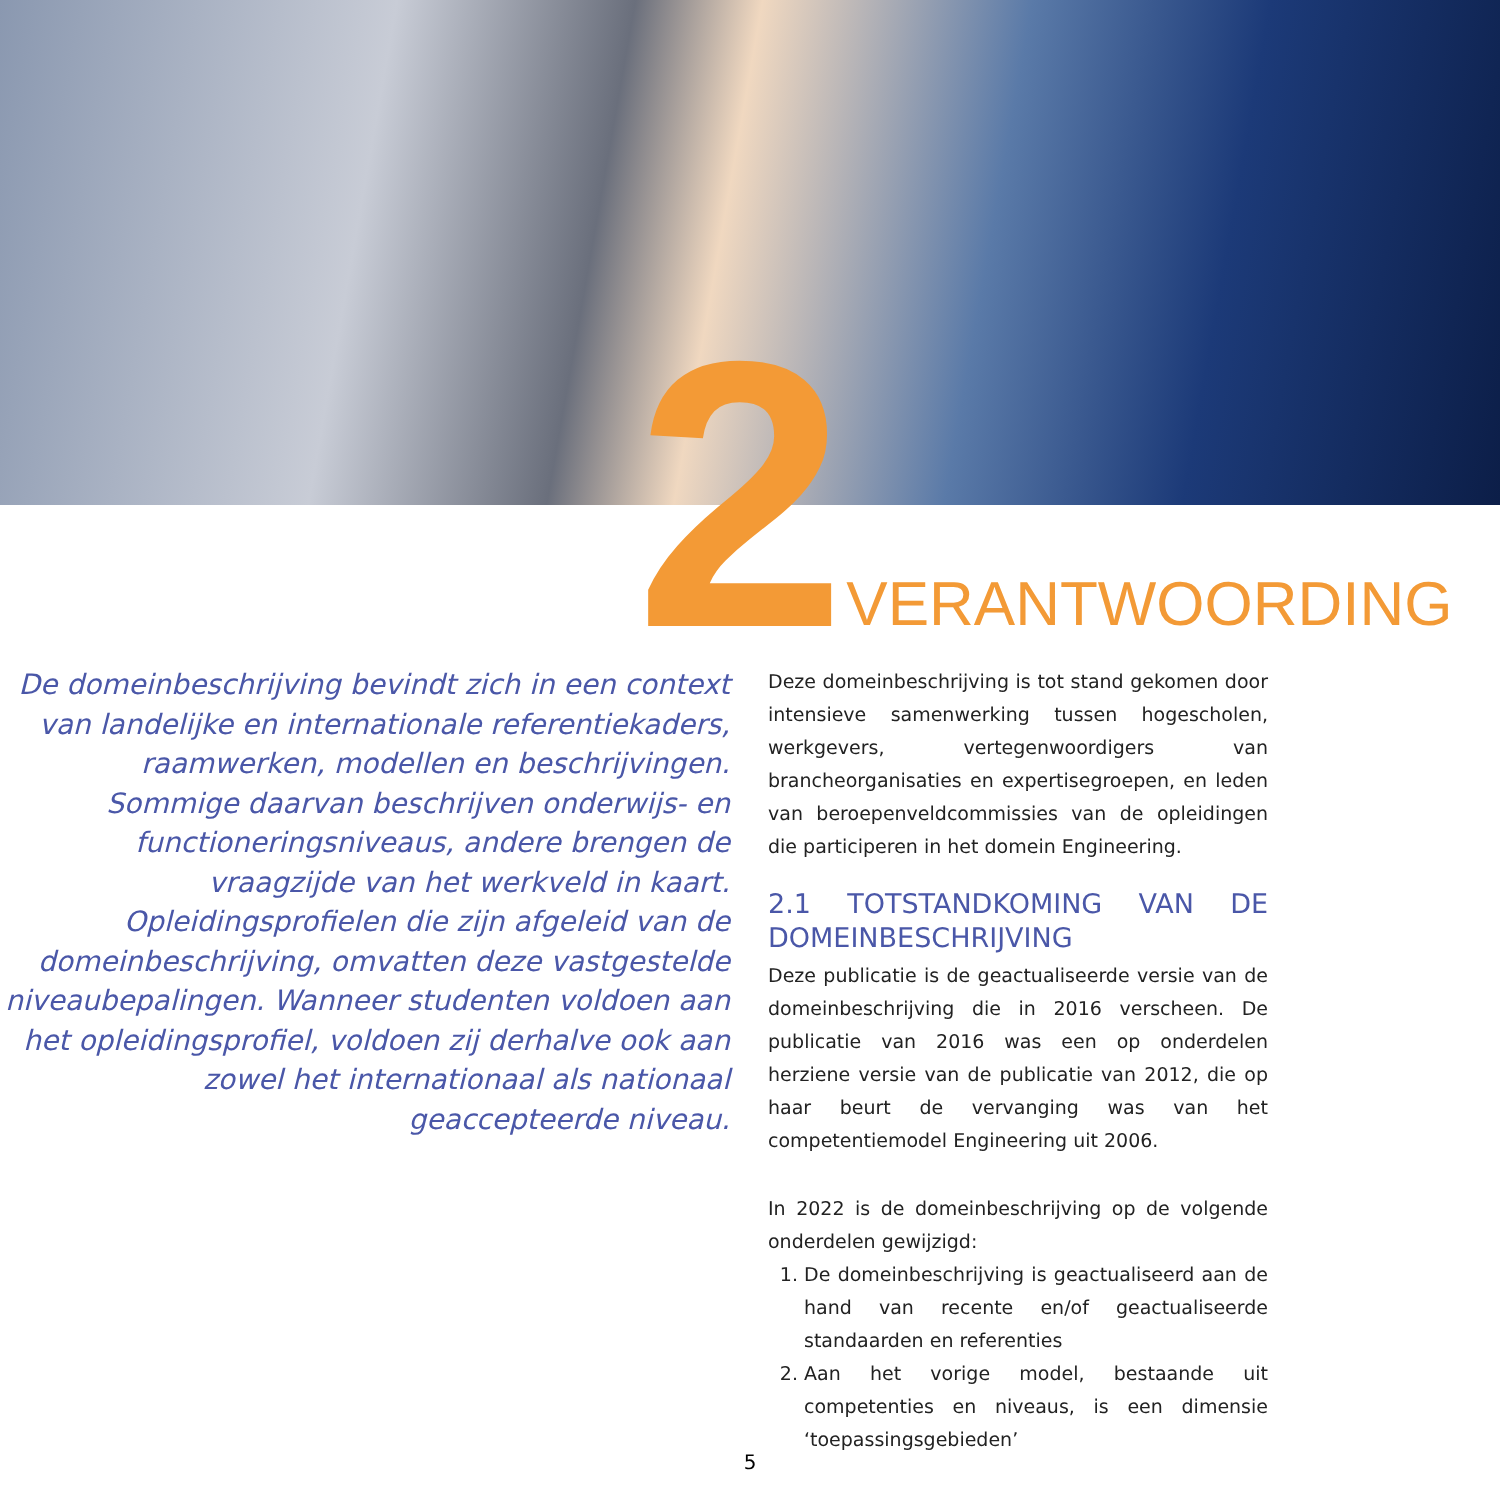2 VERANTWOORDING
De domeinbeschrijving bevindt zich in een context van landelijke en internationale referentiekaders, raamwerken, modellen en beschrijvingen. Sommige daarvan beschrijven onderwijs- en functioneringsniveaus, andere brengen de vraagzijde van het werkveld in kaart. Opleidingsprofielen die zijn afgeleid van de domeinbeschrijving, omvatten deze vastgestelde niveaubepalingen. Wanneer studenten voldoen aan het opleidingsprofiel, voldoen zij derhalve ook aan zowel het internationaal als nationaal geaccepteerde niveau.
Deze domeinbeschrijving is tot stand gekomen door intensieve samenwerking tussen hogescholen, werkgevers, vertegenwoordigers van brancheorganisaties en expertisegroepen, en leden van beroepenveldcommissies van de opleidingen die participeren in het domein Engineering.
2.1 TOTSTANDKOMING VAN DE DOMEINBESCHRIJVING
Deze publicatie is de geactualiseerde versie van de domeinbeschrijving die in 2016 verscheen. De publicatie van 2016 was een op onderdelen herziene versie van de publicatie van 2012, die op haar beurt de vervanging was van het competentiemodel Engineering uit 2006.
In 2022 is de domeinbeschrijving op de volgende onderdelen gewijzigd:
1. De domeinbeschrijving is geactualiseerd aan de hand van recente en/of geactualiseerde standaarden en referenties
2. Aan het vorige model, bestaande uit competenties en niveaus, is een dimensie ‘toepassingsgebieden’
5